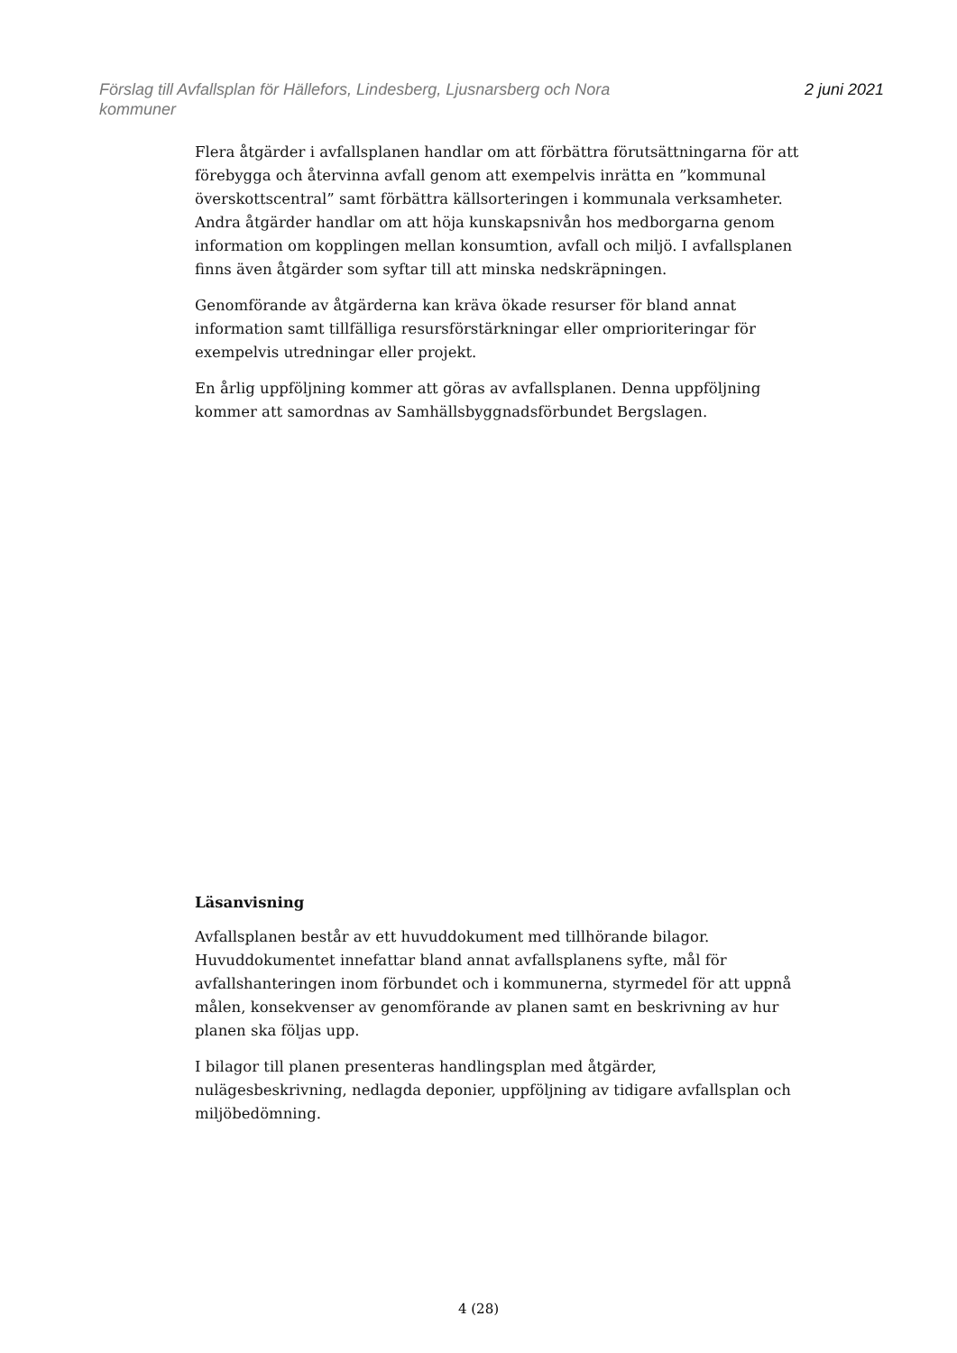Förslag till Avfallsplan för Hällefors, Lindesberg, Ljusnarsberg och Nora
kommuner
2 juni 2021
Flera åtgärder i avfallsplanen handlar om att förbättra förutsättningarna för att förebygga och återvinna avfall genom att exempelvis inrätta en ”kommunal överskottscentral” samt förbättra källsorteringen i kommunala verksamheter. Andra åtgärder handlar om att höja kunskapsnivån hos medborgarna genom information om kopplingen mellan konsumtion, avfall och miljö. I avfallsplanen finns även åtgärder som syftar till att minska nedskräpningen.
Genomförande av åtgärderna kan kräva ökade resurser för bland annat information samt tillfälliga resursförstärkningar eller omprioriteringar för exempelvis utredningar eller projekt.
En årlig uppföljning kommer att göras av avfallsplanen. Denna uppföljning kommer att samordnas av Samhällsbyggnadsförbundet Bergslagen.
Läsanvisning
Avfallsplanen består av ett huvuddokument med tillhörande bilagor. Huvuddokumentet innefattar bland annat avfallsplanens syfte, mål för avfallshanteringen inom förbundet och i kommunerna, styrmedel för att uppnå målen, konsekvenser av genomförande av planen samt en beskrivning av hur planen ska följas upp.
I bilagor till planen presenteras handlingsplan med åtgärder, nulägesbeskrivning, nedlagda deponier, uppföljning av tidigare avfallsplan och miljöbedömning.
4 (28)